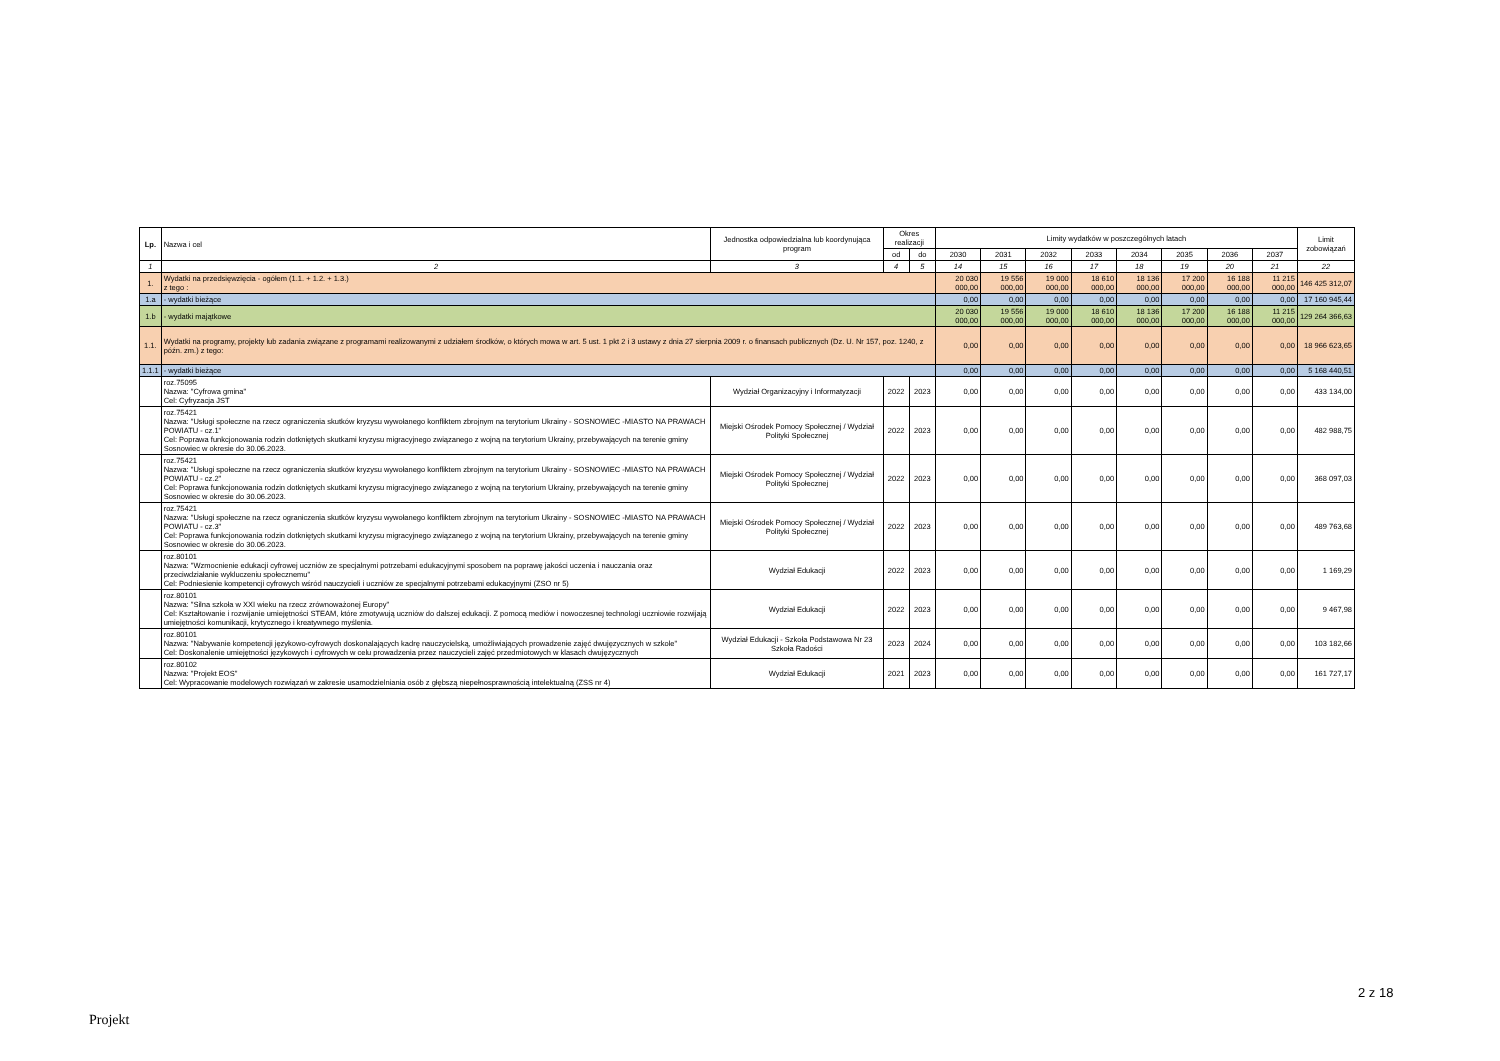| Lp. | Nazwa i cel | Jednostka odpowiedzialna lub koordynująca program | Okres realizacji | | Limity wydatków w poszczególnych latach | | | | | | | | Limit zobowiązań |
| --- | --- | --- | --- | --- | --- | --- | --- | --- | --- | --- | --- | --- | --- |
| | | | od | do | 2030 | 2031 | 2032 | 2033 | 2034 | 2035 | 2036 | 2037 | |
| 1 | 2 | 3 | 4 | 5 | 14 | 15 | 16 | 17 | 18 | 19 | 20 | 21 | 22 |
| 1. | Wydatki na przedsięwzięcia - ogółem (1.1. + 1.2. + 1.3.) z tego : | | | | 20 030 000,00 | 19 556 000,00 | 19 000 000,00 | 18 610 000,00 | 18 136 000,00 | 17 200 000,00 | 16 188 000,00 | 11 215 000,00 | 146 425 312,07 |
| 1.a | - wydatki bieżące | | | | 0,00 | 0,00 | 0,00 | 0,00 | 0,00 | 0,00 | 0,00 | 0,00 | 17 160 945,44 |
| 1.b | - wydatki majątkowe | | | | 20 030 000,00 | 19 556 000,00 | 19 000 000,00 | 18 610 000,00 | 18 136 000,00 | 17 200 000,00 | 16 188 000,00 | 11 215 000,00 | 129 264 366,63 |
| 1.1. | Wydatki na programy, projekty lub zadania związane z programami realizowanymi z udziałem środków, o których mowa w art. 5 ust. 1 pkt 2 i 3 ustawy z dnia 27 sierpnia 2009 r. o finansach publicznych (Dz. U. Nr 157, poz. 1240, z późn. zm.) z tego: | | | | 0,00 | 0,00 | 0,00 | 0,00 | 0,00 | 0,00 | 0,00 | 0,00 | 18 966 623,65 |
| 1.1.1 | - wydatki bieżące | | | | 0,00 | 0,00 | 0,00 | 0,00 | 0,00 | 0,00 | 0,00 | 0,00 | 5 168 440,51 |
| | roz.75095 Nazwa: "Cyfrowa gmina" Cel: Cyfryzacja JST | Wydział Organizacyjny i Informatyzacji | 2022 | 2023 | 0,00 | 0,00 | 0,00 | 0,00 | 0,00 | 0,00 | 0,00 | 0,00 | 433 134,00 |
| | roz.75421 Nazwa: "Usługi społeczne na rzecz ograniczenia skutków kryzysu wywołanego konfliktem zbrojnym na terytorium Ukrainy - SOSNOWIEC -MIASTO NA PRAWACH POWIATU - cz.1" Cel: Poprawa funkcjonowania rodzin dotkniętych skutkami kryzysu migracyjnego związanego z wojną na terytorium Ukrainy, przebywających na terenie gminy Sosnowiec w okresie do 30.06.2023. | Miejski Ośrodek Pomocy Społecznej / Wydział Polityki Społecznej | 2022 | 2023 | 0,00 | 0,00 | 0,00 | 0,00 | 0,00 | 0,00 | 0,00 | 0,00 | 482 988,75 |
| | roz.75421 Nazwa: "Usługi społeczne na rzecz ograniczenia skutków kryzysu wywołanego konfliktem zbrojnym na terytorium Ukrainy - SOSNOWIEC -MIASTO NA PRAWACH POWIATU - cz.2" Cel: Poprawa funkcjonowania rodzin dotkniętych skutkami kryzysu migracyjnego związanego z wojną na terytorium Ukrainy, przebywających na terenie gminy Sosnowiec w okresie do 30.06.2023. | Miejski Ośrodek Pomocy Społecznej / Wydział Polityki Społecznej | 2022 | 2023 | 0,00 | 0,00 | 0,00 | 0,00 | 0,00 | 0,00 | 0,00 | 0,00 | 368 097,03 |
| | roz.75421 Nazwa: "Usługi społeczne na rzecz ograniczenia skutków kryzysu wywołanego konfliktem zbrojnym na terytorium Ukrainy - SOSNOWIEC -MIASTO NA PRAWACH POWIATU - cz.3" Cel: Poprawa funkcjonowania rodzin dotkniętych skutkami kryzysu migracyjnego związanego z wojną na terytorium Ukrainy, przebywających na terenie gminy Sosnowiec w okresie do 30.06.2023. | Miejski Ośrodek Pomocy Społecznej / Wydział Polityki Społecznej | 2022 | 2023 | 0,00 | 0,00 | 0,00 | 0,00 | 0,00 | 0,00 | 0,00 | 0,00 | 489 763,68 |
| | roz.80101 Nazwa: "Wzmocnienie edukacji cyfrowej uczniów ze specjalnymi potrzebami edukacyjnymi sposobem na poprawę jakości uczenia i nauczania oraz przeciwdziałanie wykluczeniu społecznemu" Cel: Podniesienie kompetencji cyfrowych wśród nauczycieli i uczniów ze specjalnymi potrzebami edukacyjnymi (ZSO nr 5) | Wydział Edukacji | 2022 | 2023 | 0,00 | 0,00 | 0,00 | 0,00 | 0,00 | 0,00 | 0,00 | 0,00 | 1 169,29 |
| | roz.80101 Nazwa: "Silna szkoła w XXI wieku na rzecz zrównoważonej Europy" Cel: Kształtowanie i rozwijanie umiejętności STEAM, które zmotywują uczniów do dalszej edukacji. Z pomocą mediów i nowoczesnej technologi uczniowie rozwijają umiejętności komunikacji, krytycznego i kreatywnego myślenia. | Wydział Edukacji | 2022 | 2023 | 0,00 | 0,00 | 0,00 | 0,00 | 0,00 | 0,00 | 0,00 | 0,00 | 9 467,98 |
| | roz.80101 Nazwa: "Nabywanie kompetencji językowo-cyfrowych doskonalających kadrę nauczycielską, umożliwiających prowadzenie zajęć dwujęzycznych w szkole" Cel: Doskonalenie umiejętności językowych i cyfrowych w celu prowadzenia przez nauczycieli zajęć przedmiotowych w klasach dwujęzycznych | Wydział Edukacji - Szkoła Podstawowa Nr 23 Szkoła Radości | 2023 | 2024 | 0,00 | 0,00 | 0,00 | 0,00 | 0,00 | 0,00 | 0,00 | 0,00 | 103 182,66 |
| | roz.80102 Nazwa: "Projekt EOS" Cel: Wypracowanie modelowych rozwiązań w zakresie usamodzielniania osób z głębszą niepełnosprawnością intelektualną (ZSS nr 4) | Wydział Edukacji | 2021 | 2023 | 0,00 | 0,00 | 0,00 | 0,00 | 0,00 | 0,00 | 0,00 | 0,00 | 161 727,17 |
2 z 18
Projekt